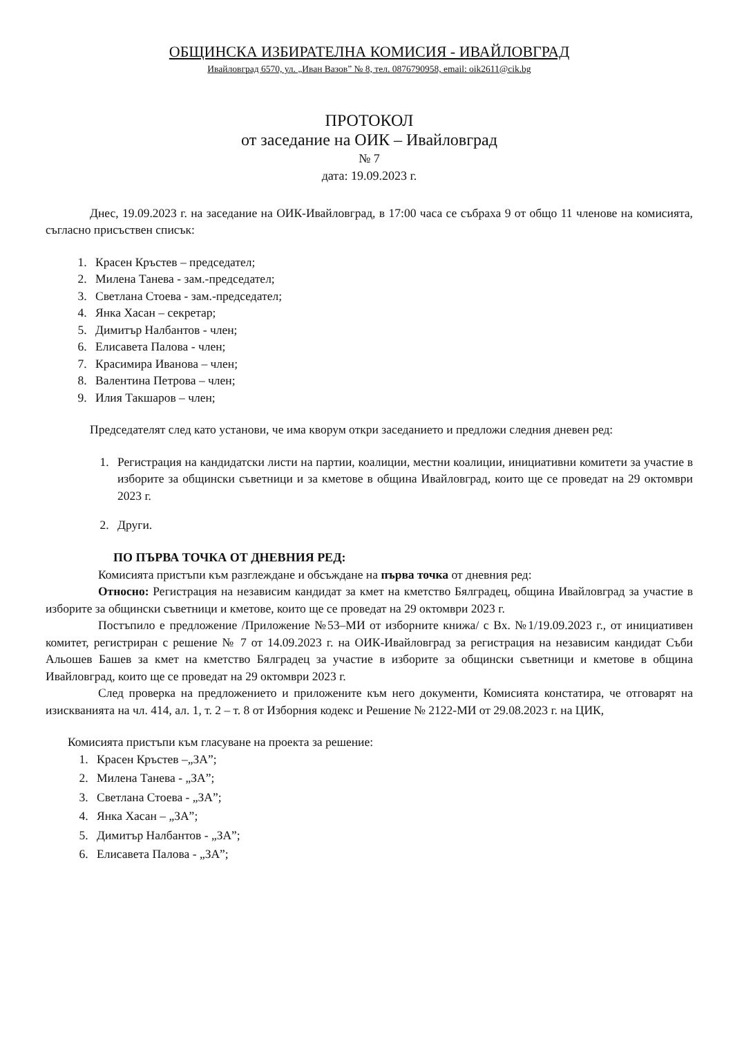ОБЩИНСКА ИЗБИРАТЕЛНА КОМИСИЯ - ИВАЙЛОВГРАД
Ивайловград 6570, ул. „Иван Вазов” № 8, тел. 0876790958, email: oik2611@cik.bg
ПРОТОКОЛ
от заседание на ОИК – Ивайловград
№ 7
дата: 19.09.2023 г.
Днес, 19.09.2023 г. на заседание на ОИК-Ивайловград, в 17:00 часа се събраха 9 от общо 11 членове на комисията, съгласно присъствен списък:
1. Красен Кръстев – председател;
2. Милена Танева - зам.-председател;
3. Светлана Стоева - зам.-председател;
4. Янка Хасан – секретар;
5. Димитър Налбантов - член;
6. Елисавета Палова - член;
7. Красимира Иванова – член;
8. Валентина Петрова – член;
9. Илия Такшаров – член;
Председателят след като установи, че има кворум откри заседанието и предложи следния дневен ред:
1. Регистрация на кандидатски листи на партии, коалиции, местни коалиции, инициативни комитети за участие в изборите за общински съветници и за кметове в община Ивайловград, които ще се проведат на 29 октомври 2023 г.
2. Други.
ПО ПЪРВА ТОЧКА ОТ ДНЕВНИЯ РЕД:
Комисията пристъпи към разглеждане и обсъждане на първа точка от дневния ред:
Относно: Регистрация на независим кандидат за кмет на кметство Бялградец, община Ивайловград за участие в изборите за общински съветници и кметове, които ще се проведат на 29 октомври 2023 г.
Постъпило е предложение /Приложение №53–МИ от изборните книжа/ с Вх. №1/19.09.2023 г., от инициативен комитет, регистриран с решение № 7 от 14.09.2023 г. на ОИК-Ивайловград за регистрация на независим кандидат Съби Альошев Башев за кмет на кметство Бялградец за участие в изборите за общински съветници и кметове в община Ивайловград, които ще се проведат на 29 октомври 2023 г.
След проверка на предложението и приложените към него документи, Комисията констатира, че отговарят на изискванията на чл. 414, ал. 1, т. 2 – т. 8 от Изборния кодекс и Решение № 2122-МИ от 29.08.2023 г. на ЦИК,
Комисията пристъпи към гласуване на проекта за решение:
1. Красен Кръстев –„ЗА”;
2. Милена Танева - „ЗА”;
3. Светлана Стоева - „ЗА”;
4. Янка Хасан – „ЗА”;
5. Димитър Налбантов - „ЗА”;
6. Елисавета Палова - „ЗА”;